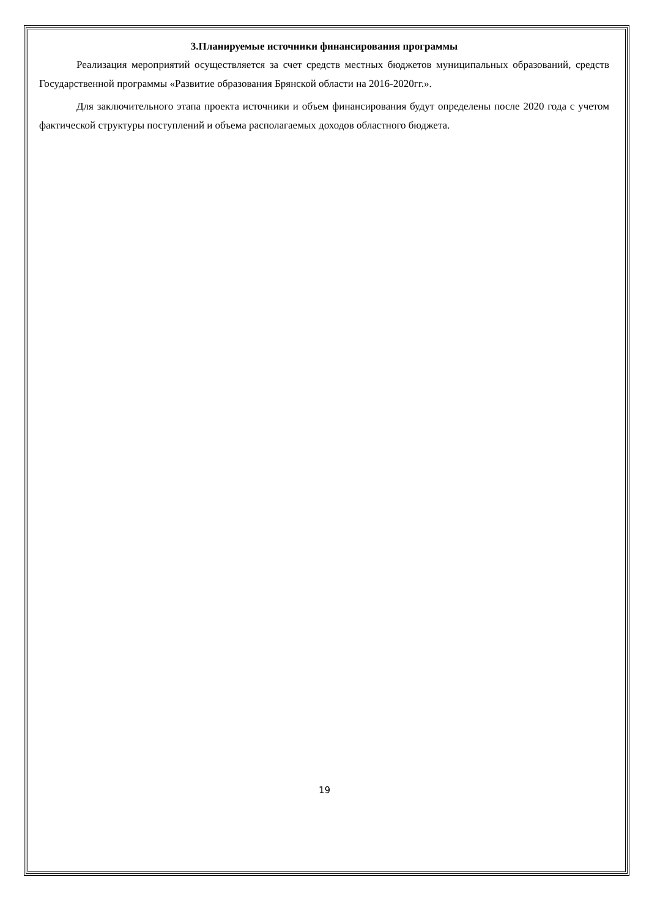3.Планируемые источники финансирования программы
Реализация мероприятий осуществляется за счет средств местных бюджетов муниципальных образований, средств Государственной программы «Развитие образования Брянской области на 2016-2020гг.».
Для заключительного этапа проекта источники и объем финансирования будут определены после 2020 года с учетом фактической структуры поступлений и объема располагаемых доходов областного бюджета.
19